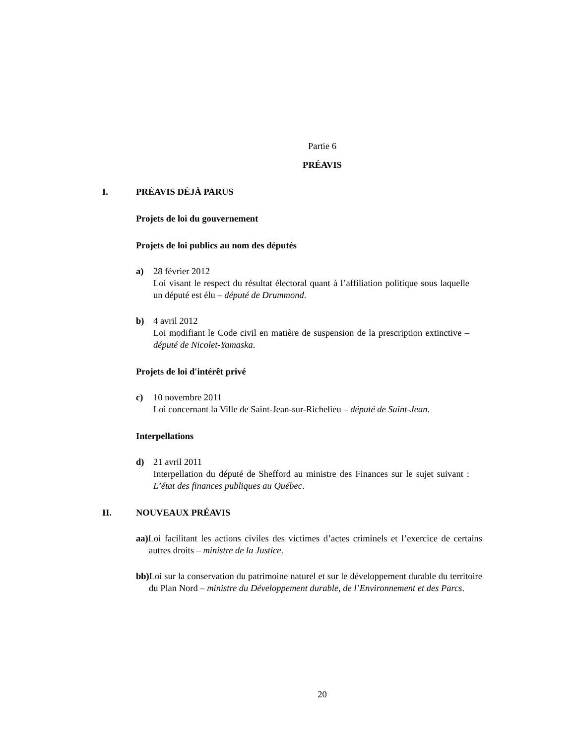Partie 6
PRÉAVIS
I. PRÉAVIS DÉJÀ PARUS
Projets de loi du gouvernement
Projets de loi publics au nom des députés
a) 28 février 2012
Loi visant le respect du résultat électoral quant à l’affiliation politique sous laquelle un député est élu – député de Drummond.
b) 4 avril 2012
Loi modifiant le Code civil en matière de suspension de la prescription extinctive – député de Nicolet-Yamaska.
Projets de loi d'intérêt privé
c) 10 novembre 2011
Loi concernant la Ville de Saint-Jean-sur-Richelieu – député de Saint-Jean.
Interpellations
d) 21 avril 2011
Interpellation du député de Shefford au ministre des Finances sur le sujet suivant : L’état des finances publiques au Québec.
II. NOUVEAUX PRÉAVIS
aa) Loi facilitant les actions civiles des victimes d’actes criminels et l’exercice de certains autres droits – ministre de la Justice.
bb) Loi sur la conservation du patrimoine naturel et sur le développement durable du territoire du Plan Nord – ministre du Développement durable, de l’Environnement et des Parcs.
20